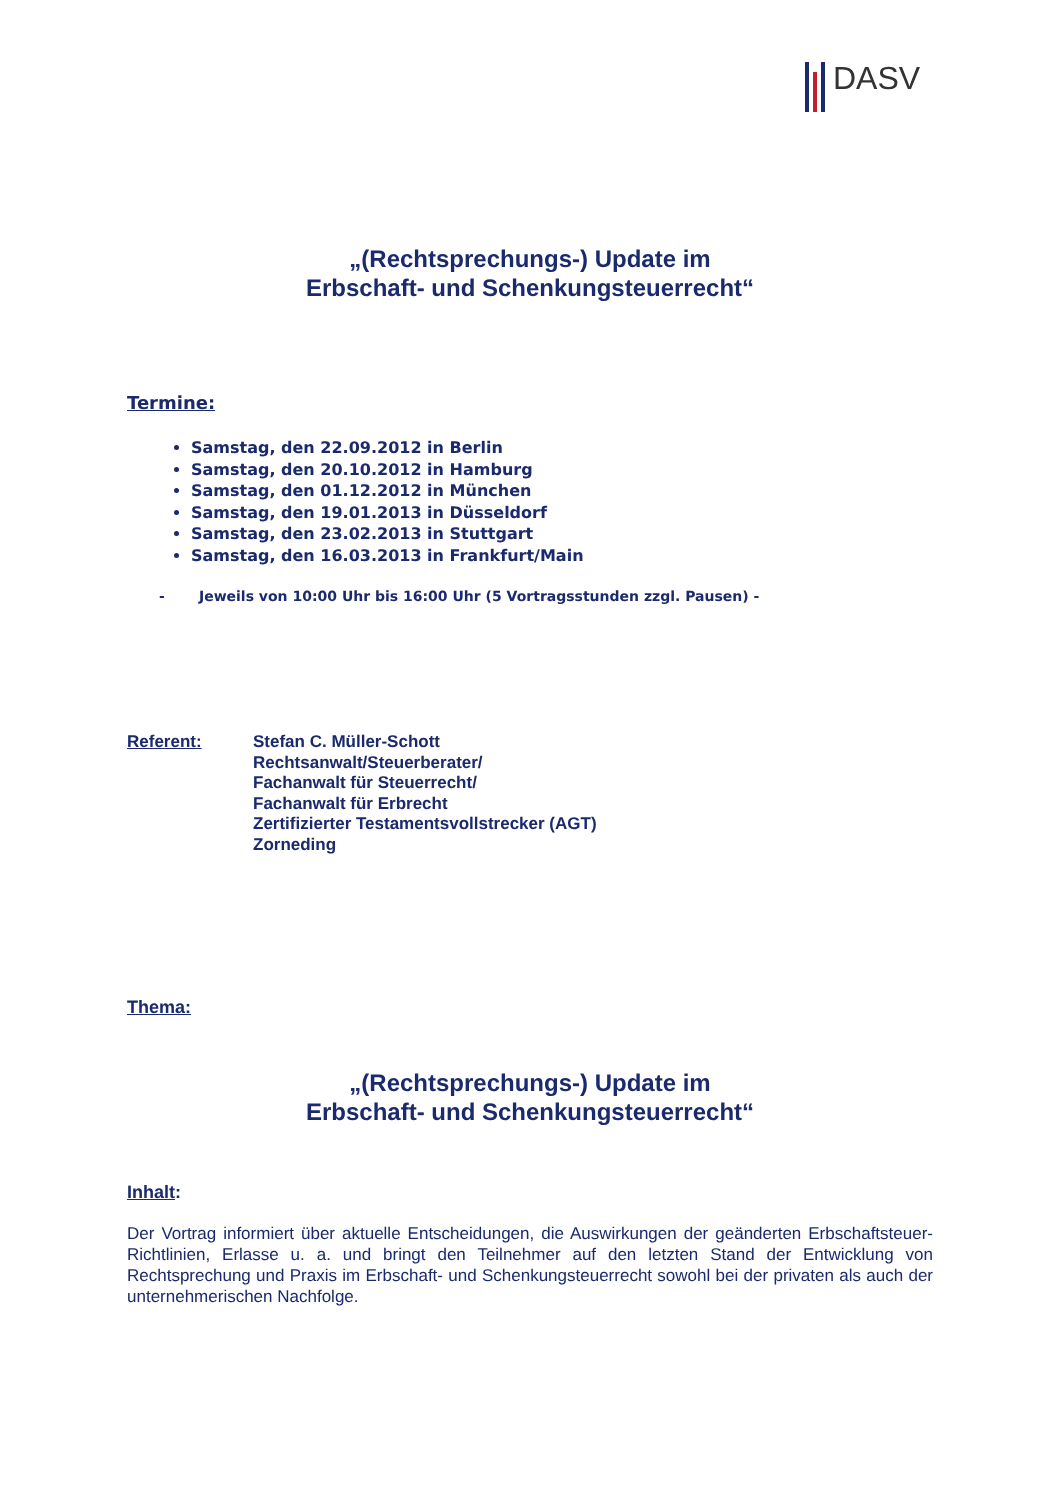DASV
„(Rechtsprechungs-) Update im
Erbschaft- und Schenkungsteuerrecht“
Termine:
Samstag, den 22.09.2012 in Berlin
Samstag, den 20.10.2012 in Hamburg
Samstag, den 01.12.2012 in München
Samstag, den 19.01.2013 in Düsseldorf
Samstag, den 23.02.2013 in Stuttgart
Samstag, den 16.03.2013 in Frankfurt/Main
- Jeweils von 10:00 Uhr bis 16:00 Uhr (5 Vortragsstunden zzgl. Pausen) -
Referent: Stefan C. Müller-Schott
Rechtsanwalt/Steuerberater/
Fachanwalt für Steuerrecht/
Fachanwalt für Erbrecht
Zertifizierter Testamentsvollstrecker (AGT)
Zorneding
Thema:
„(Rechtsprechungs-) Update im
Erbschaft- und Schenkungsteuerrecht“
Inhalt:
Der Vortrag informiert über aktuelle Entscheidungen, die Auswirkungen der geänderten Erbschaftsteuer-Richtlinien, Erlasse u. a. und bringt den Teilnehmer auf den letzten Stand der Entwicklung von Rechtsprechung und Praxis im Erbschaft- und Schenkungsteuerrecht sowohl bei der privaten als auch der unternehmerischen Nachfolge.